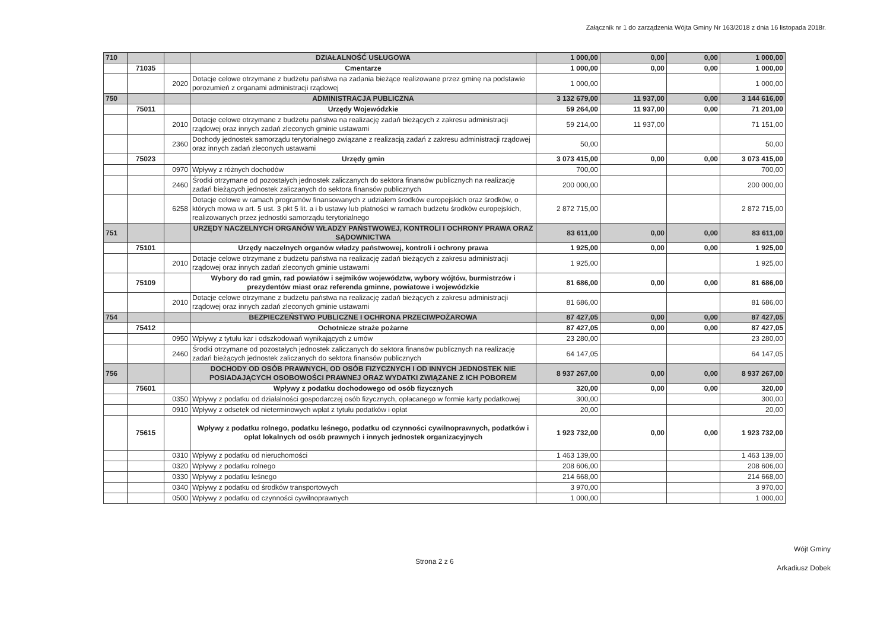Załącznik nr 1 do zarządzenia Wójta Gminy Nr 163/2018 z dnia 16 listopada 2018r.
| 710 | | | DZIAŁALNOŚĆ USŁUGOWA | 1 000,00 | 0,00 | 0,00 | 1 000,00 |
| | 71035 | | Cmentarze | 1 000,00 | 0,00 | 0,00 | 1 000,00 |
| | | 2020 | Dotacje celowe otrzymane z budżetu państwa na zadania bieżące realizowane przez gminę na podstawie porozumień z organami administracji rządowej | 1 000,00 | | | 1 000,00 |
| 750 | | | ADMINISTRACJA PUBLICZNA | 3 132 679,00 | 11 937,00 | 0,00 | 3 144 616,00 |
| | 75011 | | Urzędy Wojewódzkie | 59 264,00 | 11 937,00 | 0,00 | 71 201,00 |
| | | 2010 | Dotacje celowe otrzymane z budżetu państwa na realizację zadań bieżących z zakresu administracji rządowej oraz innych zadań zleconych gminie ustawami | 59 214,00 | 11 937,00 | | 71 151,00 |
| | | 2360 | Dochody jednostek samorządu terytorialnego związane z realizacją zadań z zakresu administracji rządowej oraz innych zadań zleconych ustawami | 50,00 | | | 50,00 |
| | 75023 | | Urzędy gmin | 3 073 415,00 | 0,00 | 0,00 | 3 073 415,00 |
| | | 0970 | Wpływy z różnych dochodów | 700,00 | | | 700,00 |
| | | 2460 | Środki otrzymane od pozostałych jednostek zaliczanych do sektora finansów publicznych na realizację zadań bieżących jednostek zaliczanych do sektora finansów publicznych | 200 000,00 | | | 200 000,00 |
| | | 6258 | Dotacje celowe w ramach programów finansowanych z udziałem środków europejskich oraz środków, o których mowa w art. 5 ust. 3 pkt 5 lit. a i b ustawy lub płatności w ramach budżetu środków europejskich, realizowanych przez jednostki samorządu terytorialnego | 2 872 715,00 | | | 2 872 715,00 |
| 751 | | | URZĘDY NACZELNYCH ORGANÓW WŁADZY PAŃSTWOWEJ, KONTROLI I OCHRONY PRAWA ORAZ SĄDOWNICTWA | 83 611,00 | 0,00 | 0,00 | 83 611,00 |
| | 75101 | | Urzędy naczelnych organów władzy państwowej, kontroli i ochrony prawa | 1 925,00 | 0,00 | 0,00 | 1 925,00 |
| | | 2010 | Dotacje celowe otrzymane z budżetu państwa na realizację zadań bieżących z zakresu administracji rządowej oraz innych zadań zleconych gminie ustawami | 1 925,00 | | | 1 925,00 |
| | 75109 | | Wybory do rad gmin, rad powiatów i sejmików województw, wybory wójtów, burmistrzów i prezydentów miast oraz referenda gminne, powiatowe i wojewódzkie | 81 686,00 | 0,00 | 0,00 | 81 686,00 |
| | | 2010 | Dotacje celowe otrzymane z budżetu państwa na realizację zadań bieżących z zakresu administracji rządowej oraz innych zadań zleconych gminie ustawami | 81 686,00 | | | 81 686,00 |
| 754 | | | BEZPIECZEŃSTWO PUBLICZNE I OCHRONA PRZECIWPOŻAROWA | 87 427,05 | 0,00 | 0,00 | 87 427,05 |
| | 75412 | | Ochotnicze straże pożarne | 87 427,05 | 0,00 | 0,00 | 87 427,05 |
| | | 0950 | Wpływy z tytułu kar i odszkodowań wynikających z umów | 23 280,00 | | | 23 280,00 |
| | | 2460 | Środki otrzymane od pozostałych jednostek zaliczanych do sektora finansów publicznych na realizację zadań bieżących jednostek zaliczanych do sektora finansów publicznych | 64 147,05 | | | 64 147,05 |
| 756 | | | DOCHODY OD OSÓB PRAWNYCH, OD OSÓB FIZYCZNYCH I OD INNYCH JEDNOSTEK NIE POSIADAJĄCYCH OSOBOWOŚCI PRAWNEJ ORAZ WYDATKI ZWIĄZANE Z ICH POBOREM | 8 937 267,00 | 0,00 | 0,00 | 8 937 267,00 |
| | 75601 | | Wpływy z podatku dochodowego od osób fizycznych | 320,00 | 0,00 | 0,00 | 320,00 |
| | | 0350 | Wpływy z podatku od działalności gospodarczej osób fizycznych, opłacanego w formie karty podatkowej | 300,00 | | | 300,00 |
| | | 0910 | Wpływy z odsetek od nieterminowych wpłat z tytułu podatków i opłat | 20,00 | | | 20,00 |
| | 75615 | | Wpływy z podatku rolnego, podatku leśnego, podatku od czynności cywilnoprawnych, podatków i opłat lokalnych od osób prawnych i innych jednostek organizacyjnych | 1 923 732,00 | 0,00 | 0,00 | 1 923 732,00 |
| | | 0310 | Wpływy z podatku od nieruchomości | 1 463 139,00 | | | 1 463 139,00 |
| | | 0320 | Wpływy z podatku rolnego | 208 606,00 | | | 208 606,00 |
| | | 0330 | Wpływy z podatku leśnego | 214 668,00 | | | 214 668,00 |
| | | 0340 | Wpływy z podatku od środków transportowych | 3 970,00 | | | 3 970,00 |
| | | 0500 | Wpływy z podatku od czynności cywilnoprawnych | 1 000,00 | | | 1 000,00 |
Strona 2 z 6
Wójt Gminy
Arkadiusz Dobek